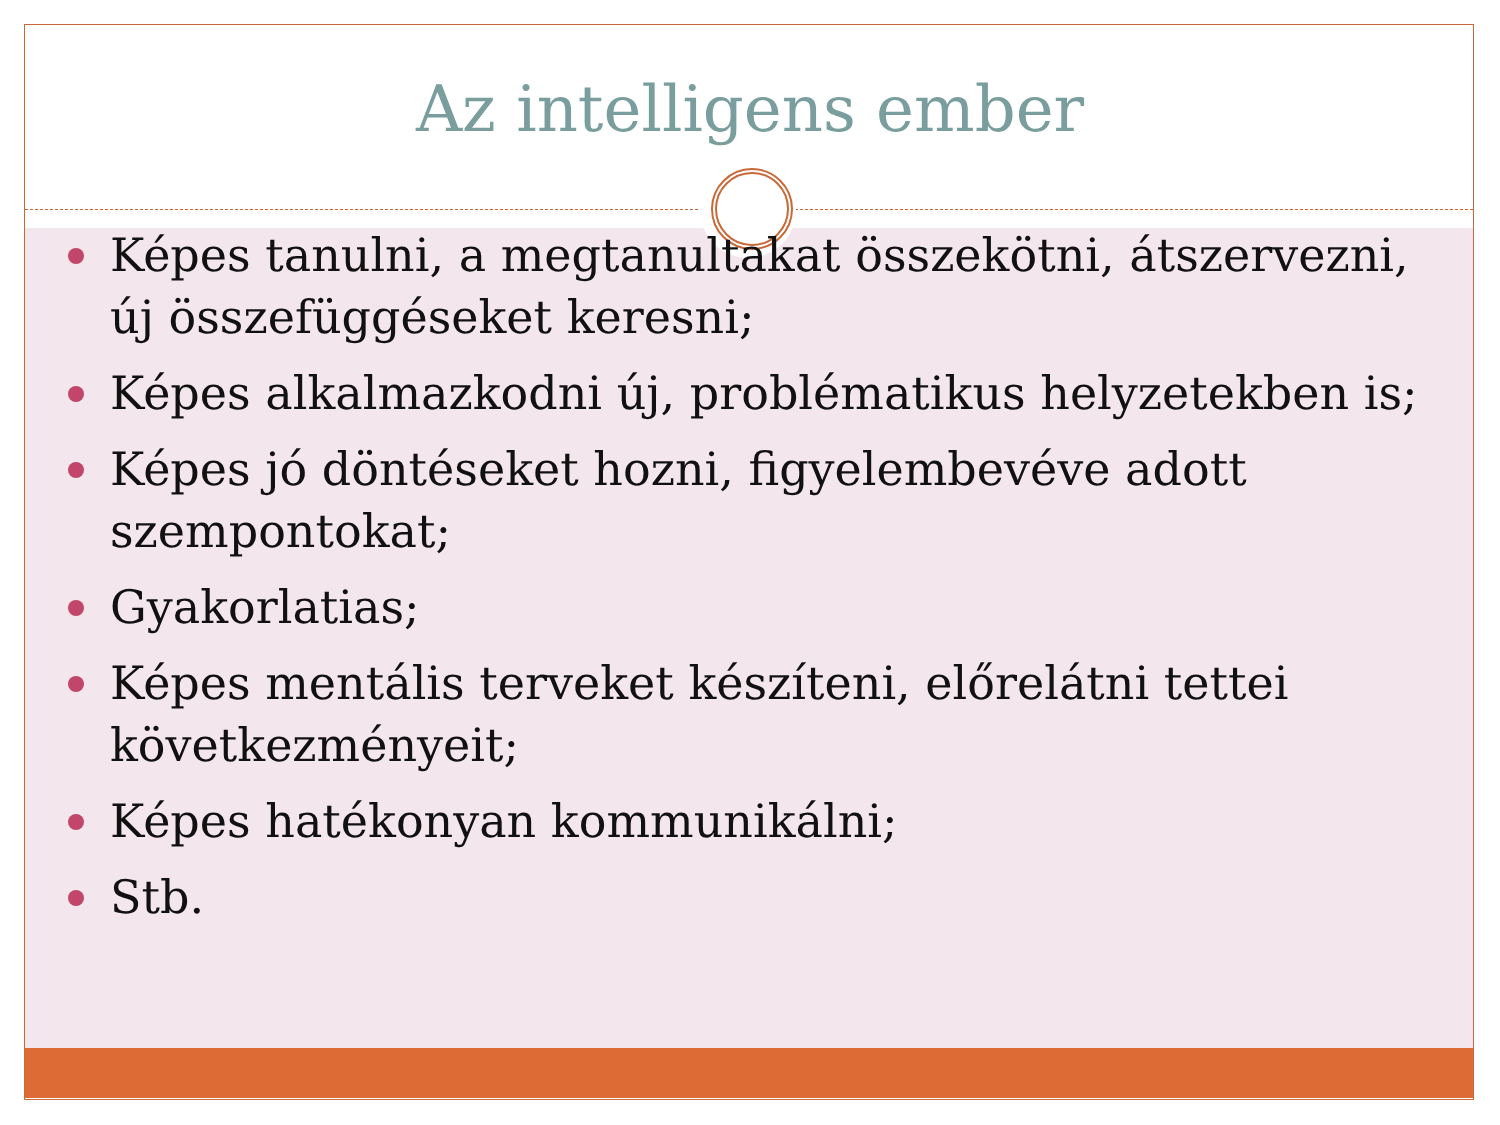Az intelligens ember
Képes tanulni, a megtanultakat összekötni, átszervezni, új összefüggéseket keresni;
Képes alkalmazkodni új, problématikus helyzetekben is;
Képes jó döntéseket hozni, figyelembevéve adott szempontokat;
Gyakorlatias;
Képes mentális terveket készíteni, előrelátni tettei következményeit;
Képes hatékonyan kommunikálni;
Stb.